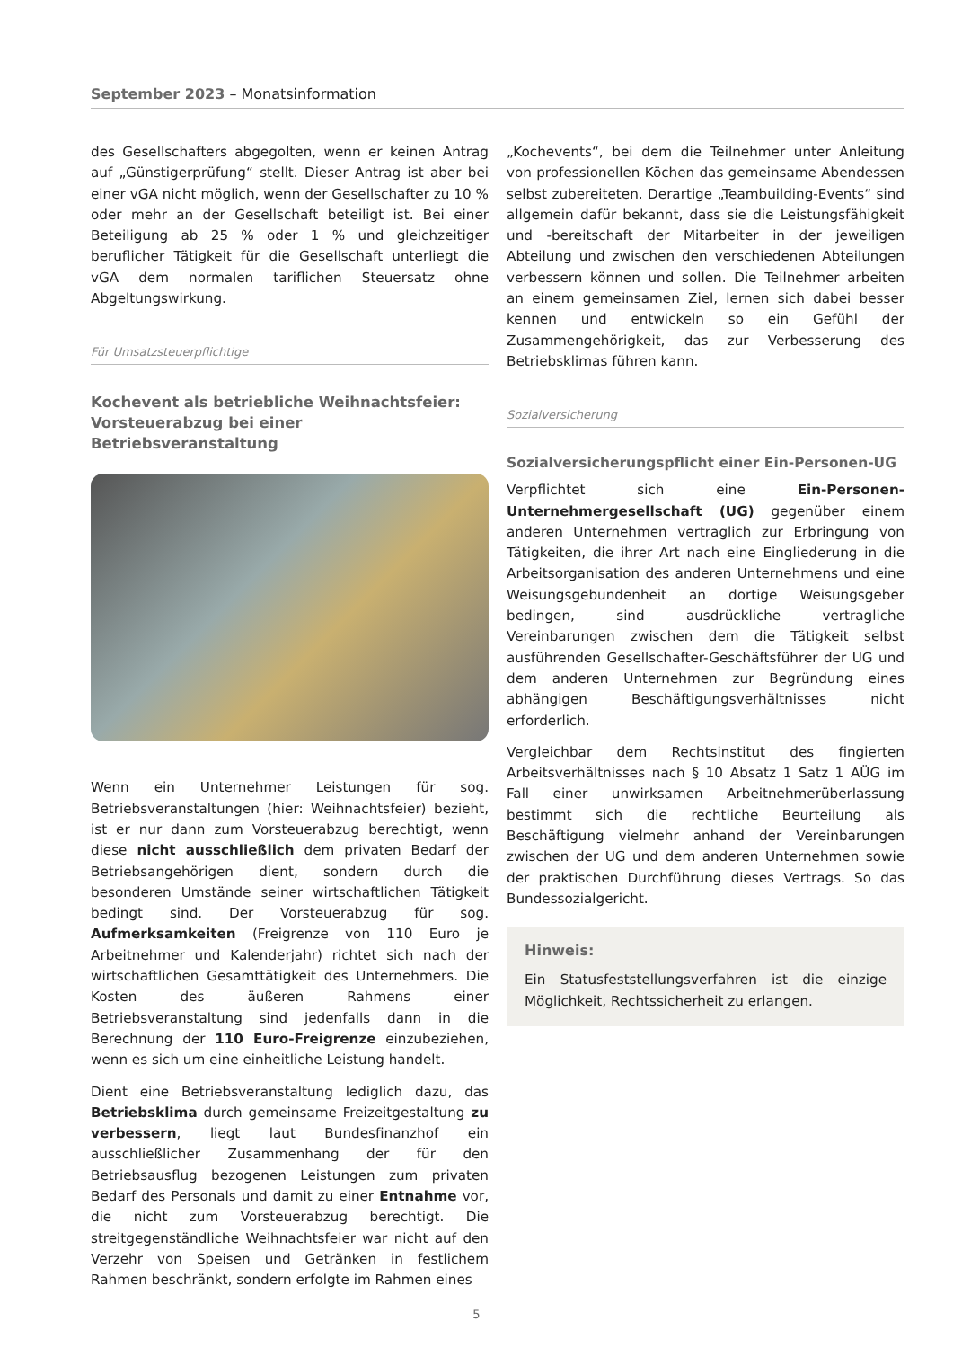September 2023 – Monatsinformation
des Gesellschafters abgegolten, wenn er keinen Antrag auf „Günstigerprüfung“ stellt. Dieser Antrag ist aber bei einer vGA nicht möglich, wenn der Gesellschafter zu 10 % oder mehr an der Gesellschaft beteiligt ist. Bei einer Beteiligung ab 25 % oder 1 % und gleichzeitiger beruflicher Tätigkeit für die Gesellschaft unterliegt die vGA dem normalen tariflichen Steuersatz ohne Abgeltungswirkung.
Für Umsatzsteuerpflichtige
Kochevent als betriebliche Weihnachtsfeier: Vorsteuerabzug bei einer Betriebsveranstaltung
Wenn ein Unternehmer Leistungen für sog. Betriebsveranstaltungen (hier: Weihnachtsfeier) bezieht, ist er nur dann zum Vorsteuerabzug berechtigt, wenn diese nicht ausschließlich dem privaten Bedarf der Betriebsangehörigen dient, sondern durch die besonderen Umstände seiner wirtschaftlichen Tätigkeit bedingt sind. Der Vorsteuerabzug für sog. Aufmerksamkeiten (Freigrenze von 110 Euro je Arbeitnehmer und Kalenderjahr) richtet sich nach der wirtschaftlichen Gesamttätigkeit des Unternehmers. Die Kosten des äußeren Rahmens einer Betriebsveranstaltung sind jedenfalls dann in die Berechnung der 110 Euro-Freigrenze einzubeziehen, wenn es sich um eine einheitliche Leistung handelt.
Dient eine Betriebsveranstaltung lediglich dazu, das Betriebsklima durch gemeinsame Freizeitgestaltung zu verbessern, liegt laut Bundesfinanzhof ein ausschließlicher Zusammenhang der für den Betriebsausflug bezogenen Leistungen zum privaten Bedarf des Personals und damit zu einer Entnahme vor, die nicht zum Vorsteuerabzug berechtigt. Die streitgegenständliche Weihnachtsfeier war nicht auf den Verzehr von Speisen und Getränken in festlichem Rahmen beschränkt, sondern erfolgte im Rahmen eines
„Kochevents“, bei dem die Teilnehmer unter Anleitung von professionellen Köchen das gemeinsame Abendessen selbst zubereiteten. Derartige „Teambuilding-Events“ sind allgemein dafür bekannt, dass sie die Leistungsfähigkeit und -bereitschaft der Mitarbeiter in der jeweiligen Abteilung und zwischen den verschiedenen Abteilungen verbessern können und sollen. Die Teilnehmer arbeiten an einem gemeinsamen Ziel, lernen sich dabei besser kennen und entwickeln so ein Gefühl der Zusammengehörigkeit, das zur Verbesserung des Betriebsklimas führen kann.
Sozialversicherung
Sozialversicherungspflicht einer Ein-Personen-UG
Verpflichtet sich eine Ein-Personen-Unternehmergesellschaft (UG) gegenüber einem anderen Unternehmen vertraglich zur Erbringung von Tätigkeiten, die ihrer Art nach eine Eingliederung in die Arbeitsorganisation des anderen Unternehmens und eine Weisungsgebundenheit an dortige Weisungsgeber bedingen, sind ausdrückliche vertragliche Vereinbarungen zwischen dem die Tätigkeit selbst ausführenden Gesellschafter-Geschäftsführer der UG und dem anderen Unternehmen zur Begründung eines abhängigen Beschäftigungsverhältnisses nicht erforderlich.
Vergleichbar dem Rechtsinstitut des fingierten Arbeitsverhältnisses nach § 10 Absatz 1 Satz 1 AÜG im Fall einer unwirksamen Arbeitnehmerüberlassung bestimmt sich die rechtliche Beurteilung als Beschäftigung vielmehr anhand der Vereinbarungen zwischen der UG und dem anderen Unternehmen sowie der praktischen Durchführung dieses Vertrags. So das Bundessozialgericht.
Hinweis:
Ein Statusfeststellungsverfahren ist die einzige Möglichkeit, Rechtssicherheit zu erlangen.
5